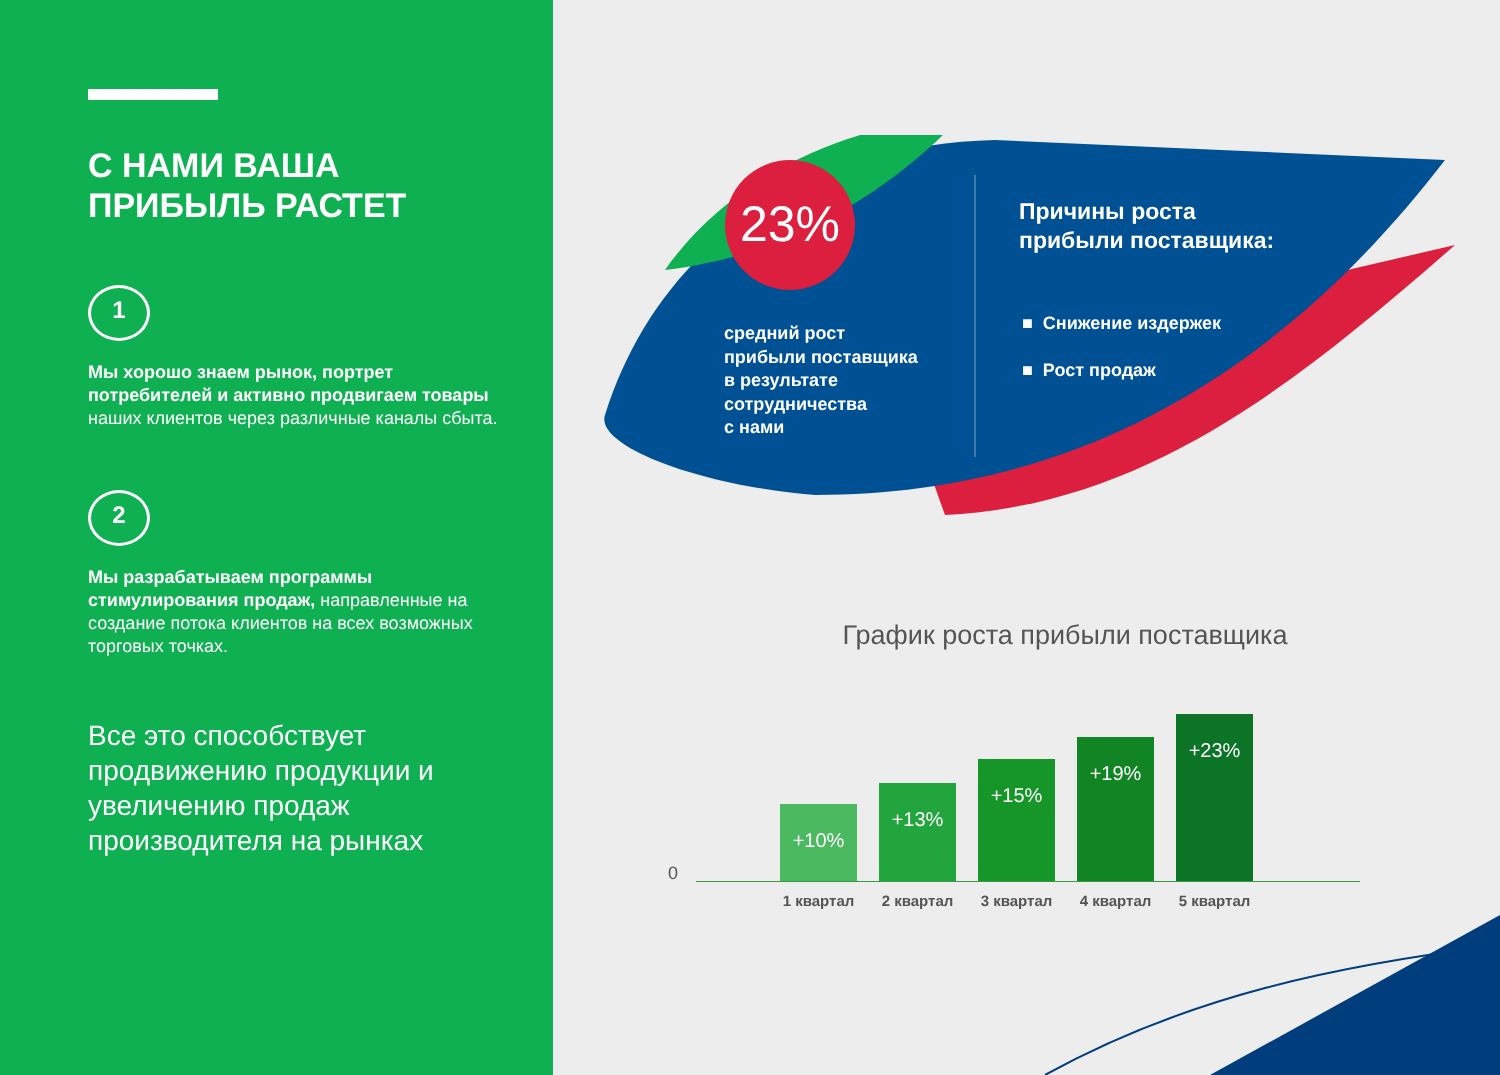С НАМИ ВАША
ПРИБЫЛЬ РАСТЕТ
1
Мы хорошо знаем рынок, портрет потребителей и активно продвигаем товары наших клиентов через различные каналы сбыта.
2
Мы разрабатываем программы стимулирования продаж, направленные на создание потока клиентов на всех возможных торговых точках.
Все это способствует продвижению продукции и увеличению продаж производителя на рынках
23%
средний рост
прибыли поставщика
в результате
сотрудничества
с нами
Причины роста
прибыли поставщика:
■ Снижение издержек
■ Рост продаж
График роста прибыли поставщика
0
+10%
+13%
+15%
+19%
+23%
1 квартал 2 квартал 3 квартал 4 квартал 5 квартал